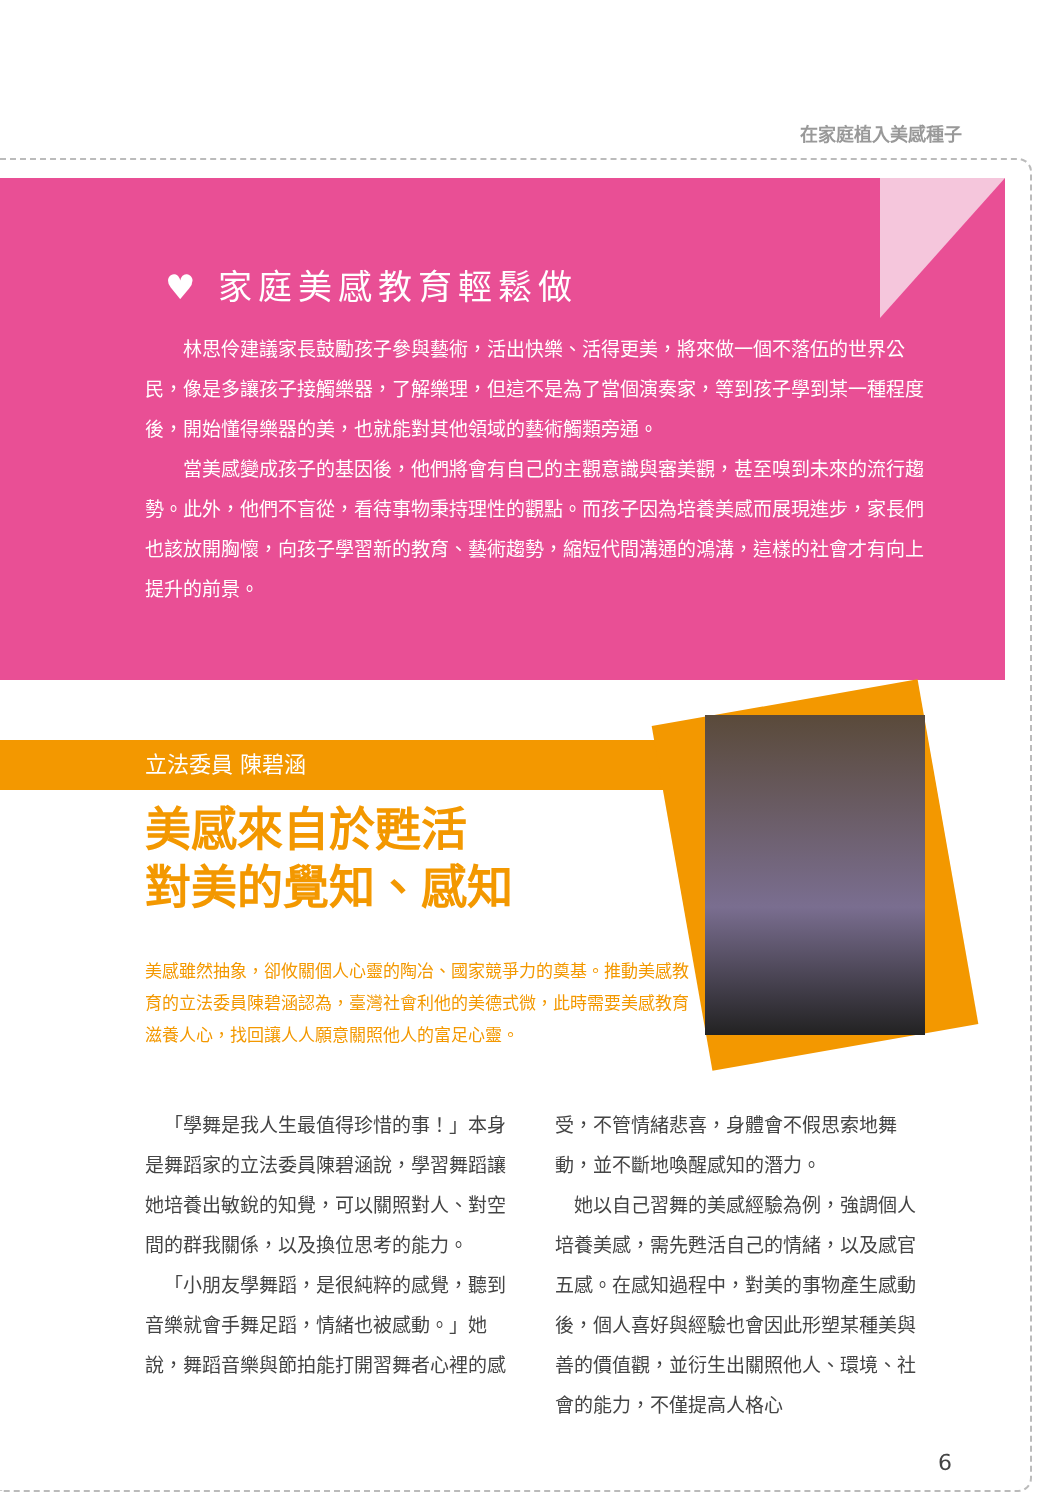在家庭植入美感種子
♥ 家庭美感教育輕鬆做
林思伶建議家長鼓勵孩子參與藝術，活出快樂、活得更美，將來做一個不落伍的世界公民，像是多讓孩子接觸樂器，了解樂理，但這不是為了當個演奏家，等到孩子學到某一種程度後，開始懂得樂器的美，也就能對其他領域的藝術觸類旁通。
當美感變成孩子的基因後，他們將會有自己的主觀意識與審美觀，甚至嗅到未來的流行趨勢。此外，他們不盲從，看待事物秉持理性的觀點。而孩子因為培養美感而展現進步，家長們也該放開胸懷，向孩子學習新的教育、藝術趨勢，縮短代間溝通的鴻溝，這樣的社會才有向上提升的前景。
立法委員 陳碧涵
美感來自於甦活
對美的覺知、感知
美感雖然抽象，卻攸關個人心靈的陶冶、國家競爭力的奠基。推動美感教育的立法委員陳碧涵認為，臺灣社會利他的美德式微，此時需要美感教育滋養人心，找回讓人人願意關照他人的富足心靈。
「學舞是我人生最值得珍惜的事！」本身是舞蹈家的立法委員陳碧涵說，學習舞蹈讓她培養出敏銳的知覺，可以關照對人、對空間的群我關係，以及換位思考的能力。
「小朋友學舞蹈，是很純粹的感覺，聽到音樂就會手舞足蹈，情緒也被感動。」她說，舞蹈音樂與節拍能打開習舞者心裡的感受，不管情緒悲喜，身體會不假思索地舞動，並不斷地喚醒感知的潛力。
她以自己習舞的美感經驗為例，強調個人培養美感，需先甦活自己的情緒，以及感官五感。在感知過程中，對美的事物產生感動後，個人喜好與經驗也會因此形塑某種美與善的價值觀，並衍生出關照他人、環境、社會的能力，不僅提高人格心
6